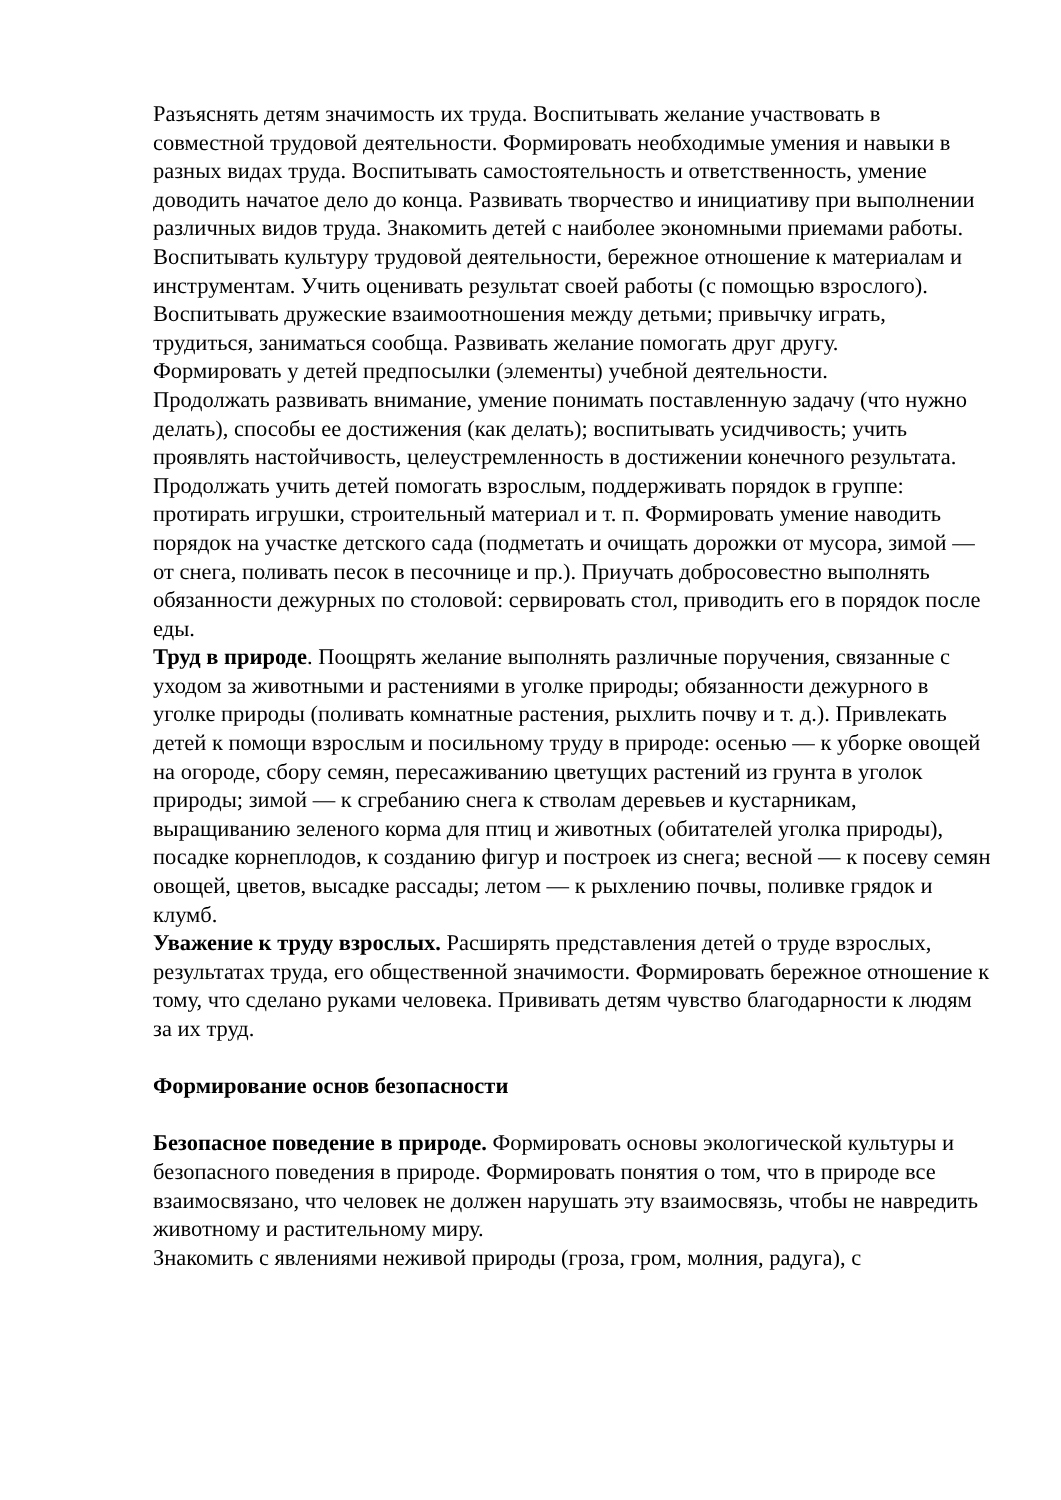Разъяснять детям значимость их труда. Воспитывать желание участвовать в совместной трудовой деятельности. Формировать необходимые умения и навыки в разных видах труда. Воспитывать самостоятельность и ответственность, умение доводить начатое дело до конца. Развивать творчество и инициативу при выполнении различных видов труда. Знакомить детей с наиболее экономными приемами работы. Воспитывать культуру трудовой деятельности, бережное отношение к материалам и инструментам. Учить оценивать результат своей работы (с помощью взрослого).
Воспитывать дружеские взаимоотношения между детьми; привычку играть, трудиться, заниматься сообща. Развивать желание помогать друг другу.
Формировать у детей предпосылки (элементы) учебной деятельности.
Продолжать развивать внимание, умение понимать поставленную задачу (что нужно делать), способы ее достижения (как делать); воспитывать усидчивость; учить проявлять настойчивость, целеустремленность в достижении конечного результата. Продолжать учить детей помогать взрослым, поддерживать порядок в группе: протирать игрушки, строительный материал и т. п. Формировать умение наводить порядок на участке детского сада (подметать и очищать дорожки от мусора, зимой — от снега, поливать песок в песочнице и пр.). Приучать добросовестно выполнять обязанности дежурных по столовой: сервировать стол, приводить его в порядок после еды.
Труд в природе. Поощрять желание выполнять различные поручения, связанные с уходом за животными и растениями в уголке природы; обязанности дежурного в уголке природы (поливать комнатные растения, рыхлить почву и т. д.). Привлекать детей к помощи взрослым и посильному труду в природе: осенью — к уборке овощей на огороде, сбору семян, пересаживанию цветущих растений из грунта в уголок природы; зимой — к сгребанию снега к стволам деревьев и кустарникам, выращиванию зеленого корма для птиц и животных (обитателей уголка природы), посадке корнеплодов, к созданию фигур и построек из снега; весной — к посеву семян овощей, цветов, высадке рассады; летом — к рыхлению почвы, поливке грядок и клумб.
Уважение к труду взрослых. Расширять представления детей о труде взрослых, результатах труда, его общественной значимости. Формировать бережное отношение к тому, что сделано руками человека. Прививать детям чувство благодарности к людям за их труд.
Формирование основ безопасности
Безопасное поведение в природе. Формировать основы экологической культуры и безопасного поведения в природе. Формировать понятия о том, что в природе все взаимосвязано, что человек не должен нарушать эту взаимосвязь, чтобы не навредить животному и растительному миру.
Знакомить с явлениями неживой природы (гроза, гром, молния, радуга), с